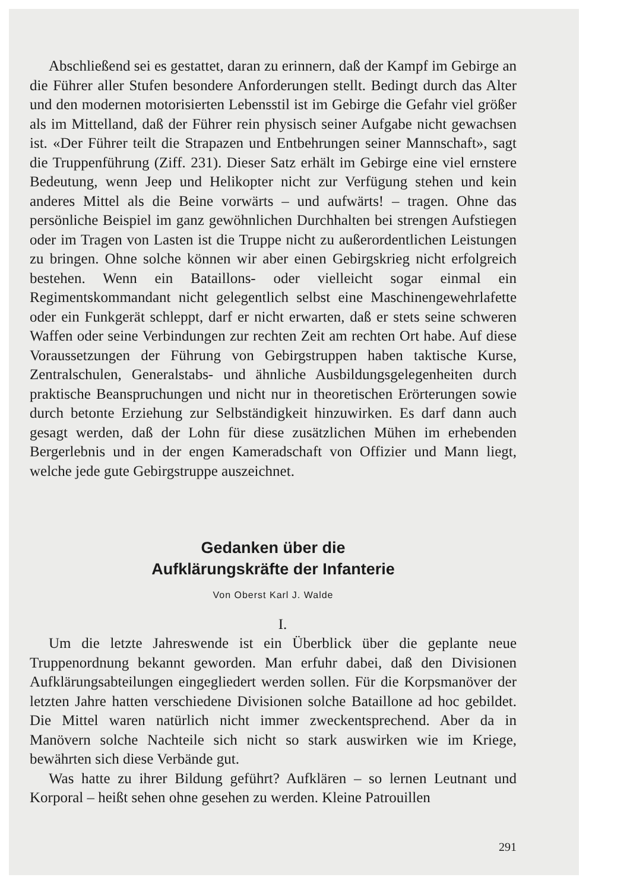Abschließend sei es gestattet, daran zu erinnern, daß der Kampf im Gebirge an die Führer aller Stufen besondere Anforderungen stellt. Bedingt durch das Alter und den modernen motorisierten Lebensstil ist im Gebirge die Gefahr viel größer als im Mittelland, daß der Führer rein physisch seiner Aufgabe nicht gewachsen ist. «Der Führer teilt die Strapazen und Entbehrungen seiner Mannschaft», sagt die Truppenführung (Ziff. 231). Dieser Satz erhält im Gebirge eine viel ernstere Bedeutung, wenn Jeep und Helikopter nicht zur Verfügung stehen und kein anderes Mittel als die Beine vorwärts – und aufwärts! – tragen. Ohne das persönliche Beispiel im ganz gewöhnlichen Durchhalten bei strengen Aufstiegen oder im Tragen von Lasten ist die Truppe nicht zu außerordentlichen Leistungen zu bringen. Ohne solche können wir aber einen Gebirgskrieg nicht erfolgreich bestehen. Wenn ein Bataillons- oder vielleicht sogar einmal ein Regimentskommandant nicht gelegentlich selbst eine Maschinengewehrlafette oder ein Funkgerät schleppt, darf er nicht erwarten, daß er stets seine schweren Waffen oder seine Verbindungen zur rechten Zeit am rechten Ort habe. Auf diese Voraussetzungen der Führung von Gebirgstruppen haben taktische Kurse, Zentralschulen, Generalstabs- und ähnliche Ausbildungsgelegenheiten durch praktische Beanspruchungen und nicht nur in theoretischen Erörterungen sowie durch betonte Erziehung zur Selbständigkeit hinzuwirken. Es darf dann auch gesagt werden, daß der Lohn für diese zusätzlichen Mühen im erhebenden Bergerlebnis und in der engen Kameradschaft von Offizier und Mann liegt, welche jede gute Gebirgstruppe auszeichnet.
Gedanken über die
Aufklärungskräfte der Infanterie
Von Oberst Karl J. Walde
I.
Um die letzte Jahreswende ist ein Überblick über die geplante neue Truppenordnung bekannt geworden. Man erfuhr dabei, daß den Divisionen Aufklärungsabteilungen eingegliedert werden sollen. Für die Korpsmanöver der letzten Jahre hatten verschiedene Divisionen solche Bataillone ad hoc gebildet. Die Mittel waren natürlich nicht immer zweckentsprechend. Aber da in Manövern solche Nachteile sich nicht so stark auswirken wie im Kriege, bewährten sich diese Verbände gut.
Was hatte zu ihrer Bildung geführt? Aufklären – so lernen Leutnant und Korporal – heißt sehen ohne gesehen zu werden. Kleine Patrouillen
291